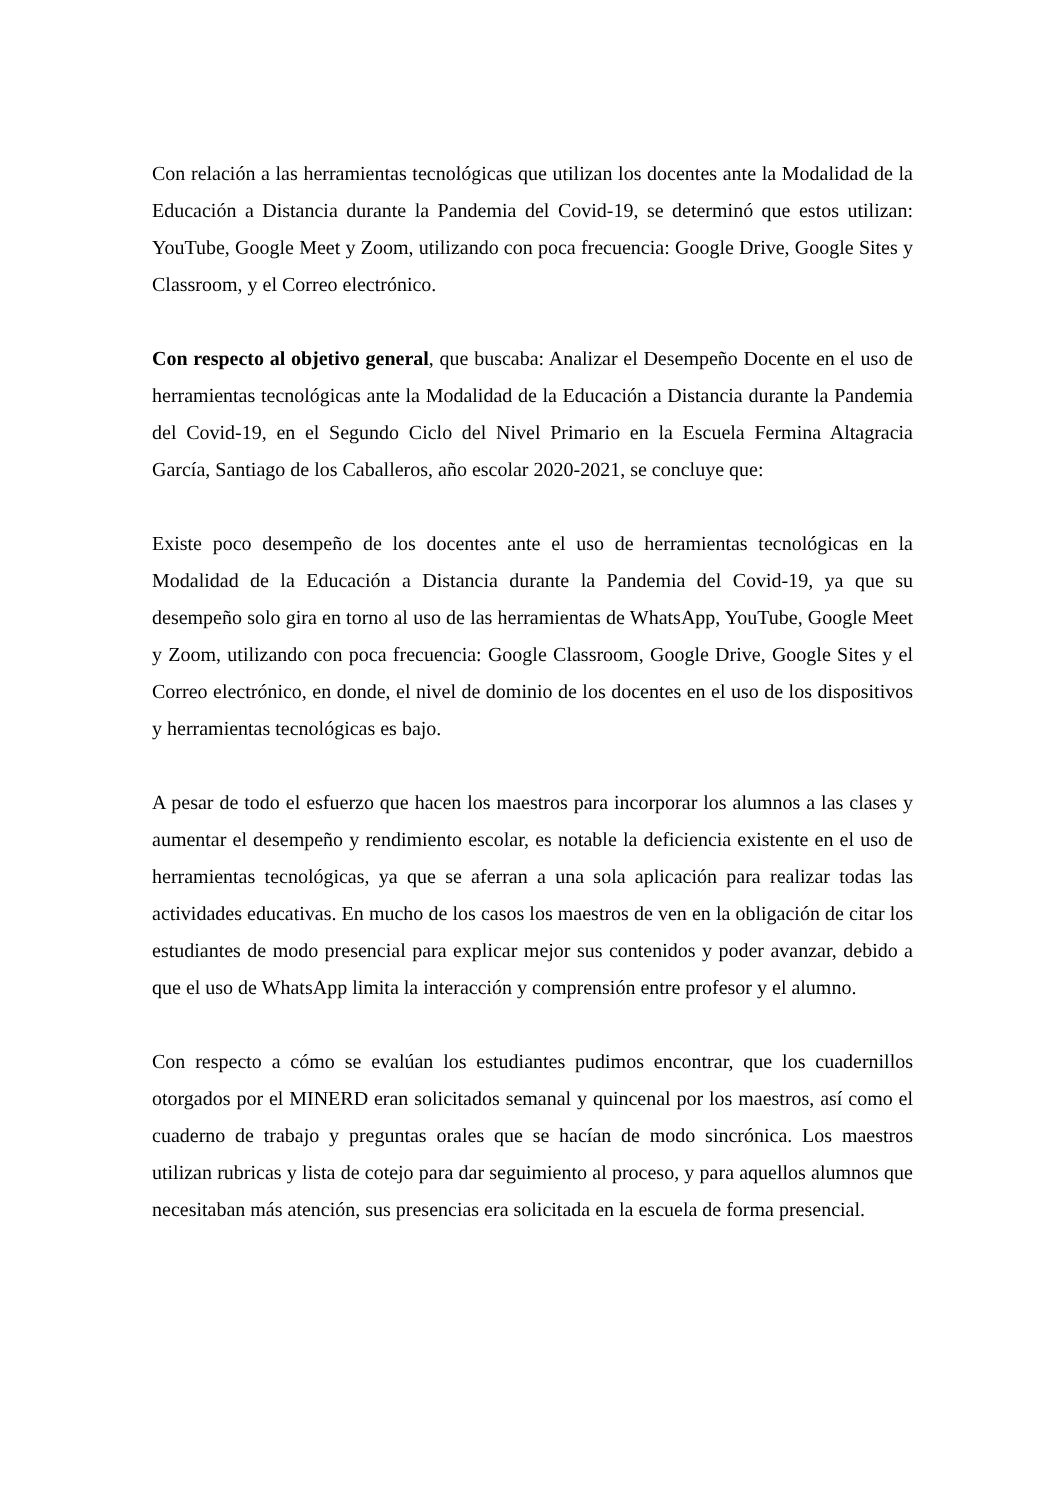Con relación a las herramientas tecnológicas que utilizan los docentes ante la Modalidad de la Educación a Distancia durante la Pandemia del Covid-19, se determinó que estos utilizan: YouTube, Google Meet y Zoom, utilizando con poca frecuencia: Google Drive, Google Sites y Classroom, y el Correo electrónico.
Con respecto al objetivo general, que buscaba: Analizar el Desempeño Docente en el uso de herramientas tecnológicas ante la Modalidad de la Educación a Distancia durante la Pandemia del Covid-19, en el Segundo Ciclo del Nivel Primario en la Escuela Fermina Altagracia García, Santiago de los Caballeros, año escolar 2020-2021, se concluye que:
Existe poco desempeño de los docentes ante el uso de herramientas tecnológicas en la Modalidad de la Educación a Distancia durante la Pandemia del Covid-19, ya que su desempeño solo gira en torno al uso de las herramientas de WhatsApp, YouTube, Google Meet y Zoom, utilizando con poca frecuencia: Google Classroom, Google Drive, Google Sites y el Correo electrónico, en donde, el nivel de dominio de los docentes en el uso de los dispositivos y herramientas tecnológicas es bajo.
A pesar de todo el esfuerzo que hacen los maestros para incorporar los alumnos a las clases y aumentar el desempeño y rendimiento escolar, es notable la deficiencia existente en el uso de herramientas tecnológicas, ya que se aferran a una sola aplicación para realizar todas las actividades educativas. En mucho de los casos los maestros de ven en la obligación de citar los estudiantes de modo presencial para explicar mejor sus contenidos y poder avanzar, debido a que el uso de WhatsApp limita la interacción y comprensión entre profesor y el alumno.
Con respecto a cómo se evalúan los estudiantes pudimos encontrar, que los cuadernillos otorgados por el MINERD eran solicitados semanal y quincenal por los maestros, así como el cuaderno de trabajo y preguntas orales que se hacían de modo sincrónica. Los maestros utilizan rubricas y lista de cotejo para dar seguimiento al proceso, y para aquellos alumnos que necesitaban más atención, sus presencias era solicitada en la escuela de forma presencial.